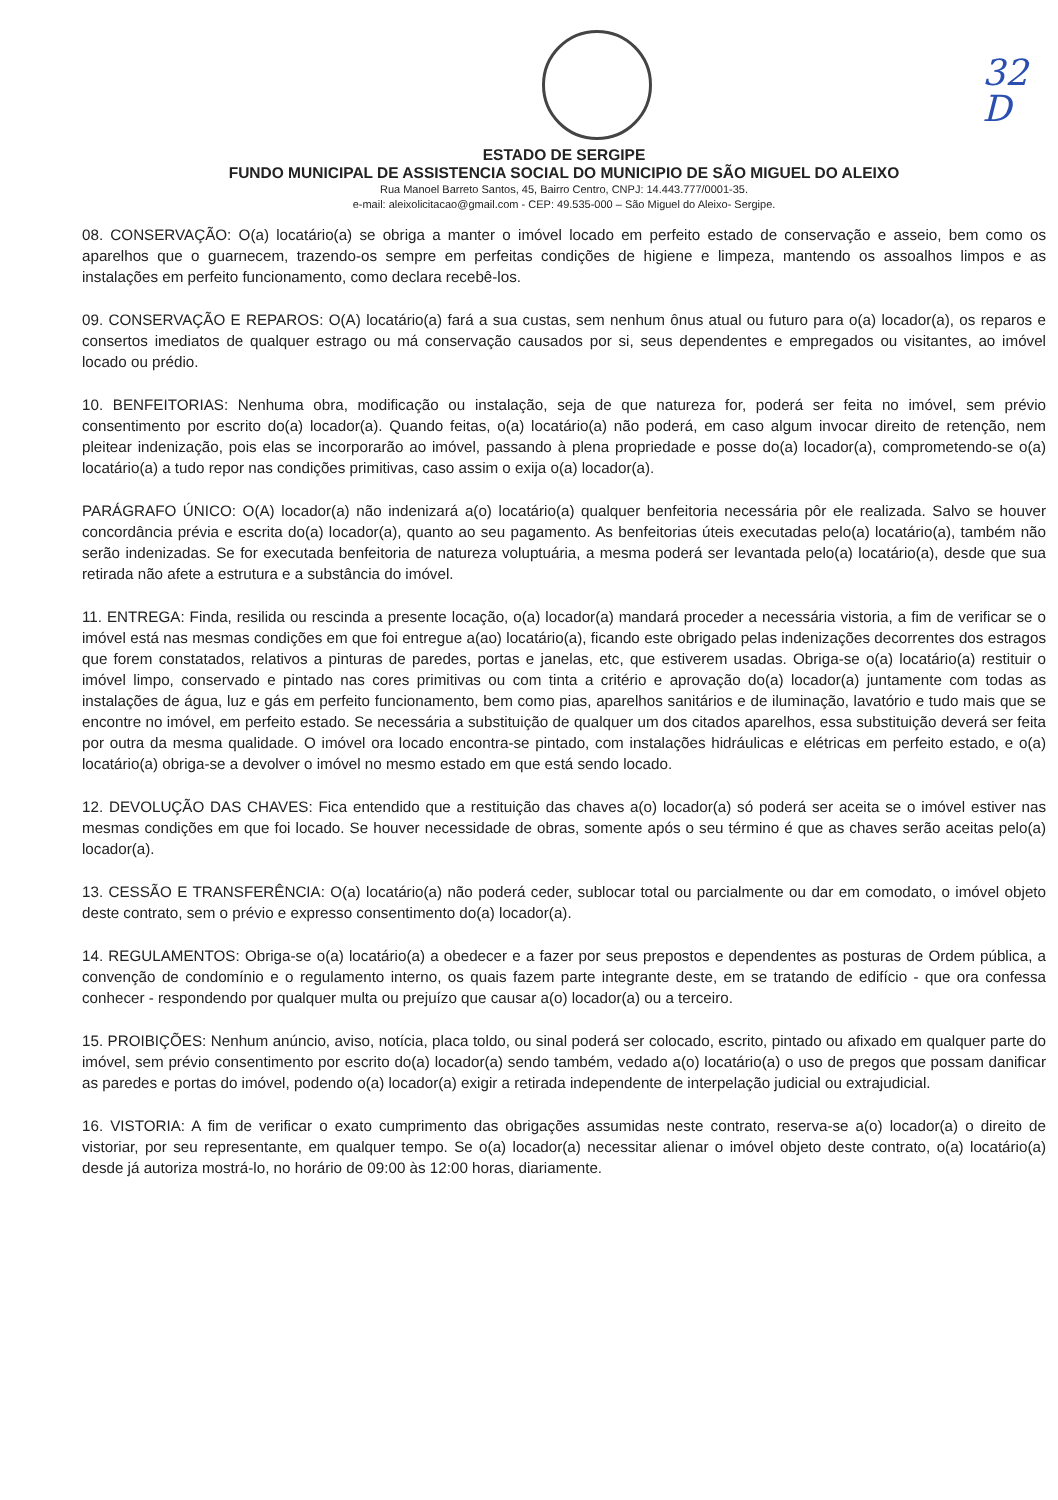32
D
ESTADO DE SERGIPE
FUNDO MUNICIPAL DE ASSISTENCIA SOCIAL DO MUNICIPIO DE SÃO MIGUEL DO ALEIXO
Rua Manoel Barreto Santos, 45, Bairro Centro, CNPJ: 14.443.777/0001-35.
e-mail: aleixolicitacao@gmail.com - CEP: 49.535-000 – São Miguel do Aleixo- Sergipe.
08. CONSERVAÇÃO: O(a) locatário(a) se obriga a manter o imóvel locado em perfeito estado de conservação e asseio, bem como os aparelhos que o guarnecem, trazendo-os sempre em perfeitas condições de higiene e limpeza, mantendo os assoalhos limpos e as instalações em perfeito funcionamento, como declara recebê-los.
09. CONSERVAÇÃO E REPAROS: O(A) locatário(a) fará a sua custas, sem nenhum ônus atual ou futuro para o(a) locador(a), os reparos e consertos imediatos de qualquer estrago ou má conservação causados por si, seus dependentes e empregados ou visitantes, ao imóvel locado ou prédio.
10. BENFEITORIAS: Nenhuma obra, modificação ou instalação, seja de que natureza for, poderá ser feita no imóvel, sem prévio consentimento por escrito do(a) locador(a). Quando feitas, o(a) locatário(a) não poderá, em caso algum invocar direito de retenção, nem pleitear indenização, pois elas se incorporarão ao imóvel, passando à plena propriedade e posse do(a) locador(a), comprometendo-se o(a) locatário(a) a tudo repor nas condições primitivas, caso assim o exija o(a) locador(a).
PARÁGRAFO ÚNICO: O(A) locador(a) não indenizará a(o) locatário(a) qualquer benfeitoria necessária pôr ele realizada. Salvo se houver concordância prévia e escrita do(a) locador(a), quanto ao seu pagamento. As benfeitorias úteis executadas pelo(a) locatário(a), também não serão indenizadas. Se for executada benfeitoria de natureza voluptuária, a mesma poderá ser levantada pelo(a) locatário(a), desde que sua retirada não afete a estrutura e a substância do imóvel.
11. ENTREGA: Finda, resilida ou rescinda a presente locação, o(a) locador(a) mandará proceder a necessária vistoria, a fim de verificar se o imóvel está nas mesmas condições em que foi entregue a(ao) locatário(a), ficando este obrigado pelas indenizações decorrentes dos estragos que forem constatados, relativos a pinturas de paredes, portas e janelas, etc, que estiverem usadas. Obriga-se o(a) locatário(a) restituir o imóvel limpo, conservado e pintado nas cores primitivas ou com tinta a critério e aprovação do(a) locador(a) juntamente com todas as instalações de água, luz e gás em perfeito funcionamento, bem como pias, aparelhos sanitários e de iluminação, lavatório e tudo mais que se encontre no imóvel, em perfeito estado. Se necessária a substituição de qualquer um dos citados aparelhos, essa substituição deverá ser feita por outra da mesma qualidade. O imóvel ora locado encontra-se pintado, com instalações hidráulicas e elétricas em perfeito estado, e o(a) locatário(a) obriga-se a devolver o imóvel no mesmo estado em que está sendo locado.
12. DEVOLUÇÃO DAS CHAVES: Fica entendido que a restituição das chaves a(o) locador(a) só poderá ser aceita se o imóvel estiver nas mesmas condições em que foi locado. Se houver necessidade de obras, somente após o seu término é que as chaves serão aceitas pelo(a) locador(a).
13. CESSÃO E TRANSFERÊNCIA: O(a) locatário(a) não poderá ceder, sublocar total ou parcialmente ou dar em comodato, o imóvel objeto deste contrato, sem o prévio e expresso consentimento do(a) locador(a).
14. REGULAMENTOS: Obriga-se o(a) locatário(a) a obedecer e a fazer por seus prepostos e dependentes as posturas de Ordem pública, a convenção de condomínio e o regulamento interno, os quais fazem parte integrante deste, em se tratando de edifício - que ora confessa conhecer - respondendo por qualquer multa ou prejuízo que causar a(o) locador(a) ou a terceiro.
15. PROIBIÇÕES: Nenhum anúncio, aviso, notícia, placa toldo, ou sinal poderá ser colocado, escrito, pintado ou afixado em qualquer parte do imóvel, sem prévio consentimento por escrito do(a) locador(a) sendo também, vedado a(o) locatário(a) o uso de pregos que possam danificar as paredes e portas do imóvel, podendo o(a) locador(a) exigir a retirada independente de interpelação judicial ou extrajudicial.
16. VISTORIA: A fim de verificar o exato cumprimento das obrigações assumidas neste contrato, reserva-se a(o) locador(a) o direito de vistoriar, por seu representante, em qualquer tempo. Se o(a) locador(a) necessitar alienar o imóvel objeto deste contrato, o(a) locatário(a) desde já autoriza mostrá-lo, no horário de 09:00 às 12:00 horas, diariamente.